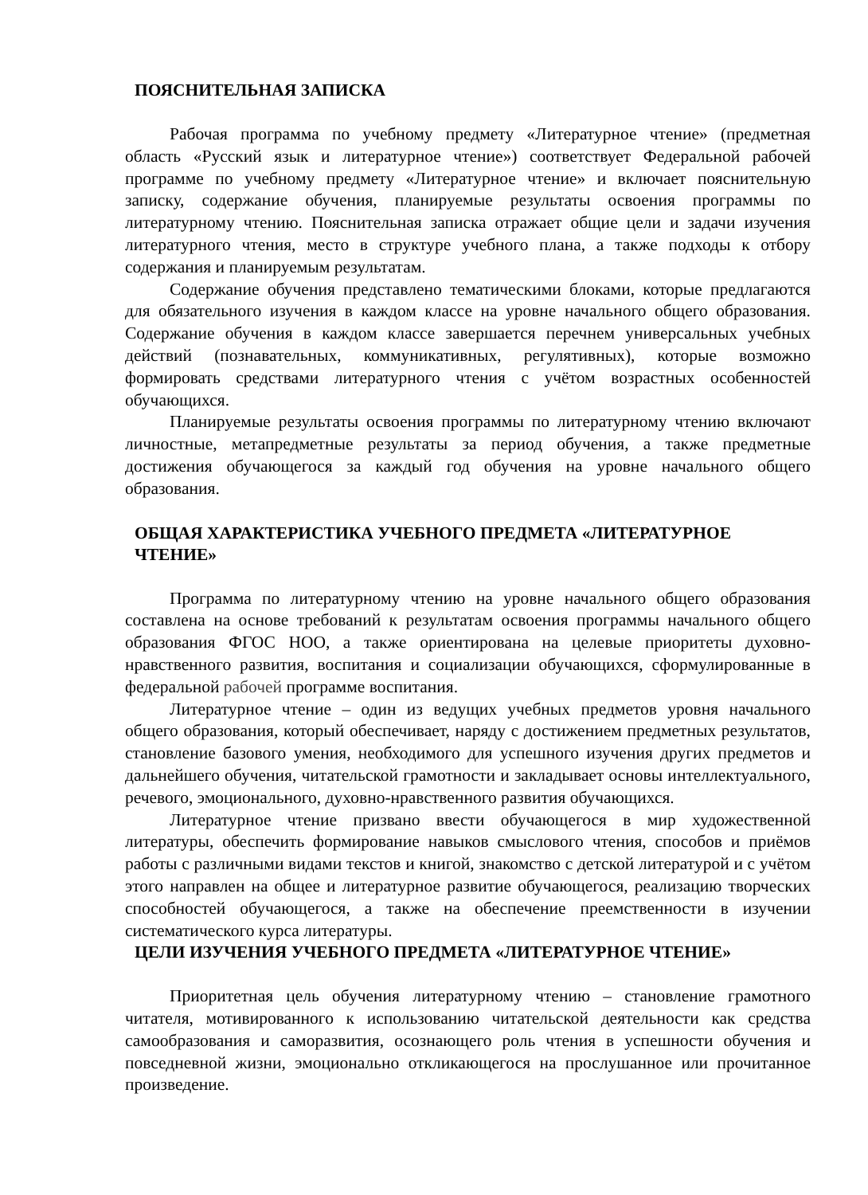ПОЯСНИТЕЛЬНАЯ ЗАПИСКА
Рабочая программа по учебному предмету «Литературное чтение» (предметная область «Русский язык и литературное чтение») соответствует Федеральной рабочей программе по учебному предмету «Литературное чтение» и включает пояснительную записку, содержание обучения, планируемые результаты освоения программы по литературному чтению. Пояснительная записка отражает общие цели и задачи изучения литературного чтения, место в структуре учебного плана, а также подходы к отбору содержания и планируемым результатам.
Содержание обучения представлено тематическими блоками, которые предлагаются для обязательного изучения в каждом классе на уровне начального общего образования. Содержание обучения в каждом классе завершается перечнем универсальных учебных действий (познавательных, коммуникативных, регулятивных), которые возможно формировать средствами литературного чтения с учётом возрастных особенностей обучающихся.
Планируемые результаты освоения программы по литературному чтению включают личностные, метапредметные результаты за период обучения, а также предметные достижения обучающегося за каждый год обучения на уровне начального общего образования.
ОБЩАЯ ХАРАКТЕРИСТИКА УЧЕБНОГО ПРЕДМЕТА «ЛИТЕРАТУРНОЕ ЧТЕНИЕ»
Программа по литературному чтению на уровне начального общего образования составлена на основе требований к результатам освоения программы начального общего образования ФГОС НОО, а также ориентирована на целевые приоритеты духовно-нравственного развития, воспитания и социализации обучающихся, сформулированные в федеральной рабочей программе воспитания.
Литературное чтение – один из ведущих учебных предметов уровня начального общего образования, который обеспечивает, наряду с достижением предметных результатов, становление базового умения, необходимого для успешного изучения других предметов и дальнейшего обучения, читательской грамотности и закладывает основы интеллектуального, речевого, эмоционального, духовно-нравственного развития обучающихся.
Литературное чтение призвано ввести обучающегося в мир художественной литературы, обеспечить формирование навыков смыслового чтения, способов и приёмов работы с различными видами текстов и книгой, знакомство с детской литературой и с учётом этого направлен на общее и литературное развитие обучающегося, реализацию творческих способностей обучающегося, а также на обеспечение преемственности в изучении систематического курса литературы.
ЦЕЛИ ИЗУЧЕНИЯ УЧЕБНОГО ПРЕДМЕТА «ЛИТЕРАТУРНОЕ ЧТЕНИЕ»
Приоритетная цель обучения литературному чтению – становление грамотного читателя, мотивированного к использованию читательской деятельности как средства самообразования и саморазвития, осознающего роль чтения в успешности обучения и повседневной жизни, эмоционально откликающегося на прослушанное или прочитанное произведение.